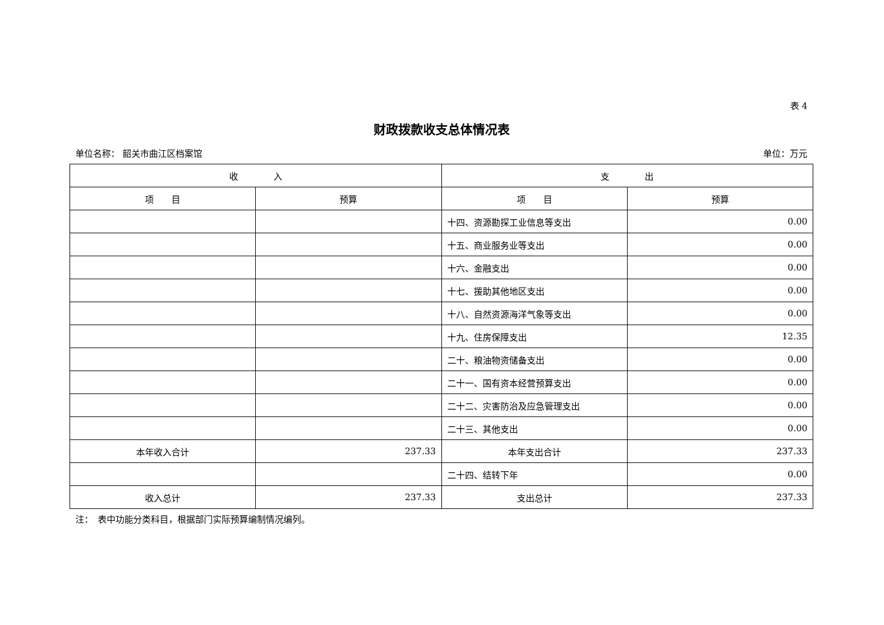表 4
财政拨款收支总体情况表
单位名称： 韶关市曲江区档案馆 单位：万元
| 收 入 | | 支 出 | |
| --- | --- | --- | --- |
| 项 目 | 预算 | 项 目 | 预算 |
| | | 十四、资源勘探工业信息等支出 | 0.00 |
| | | 十五、商业服务业等支出 | 0.00 |
| | | 十六、金融支出 | 0.00 |
| | | 十七、援助其他地区支出 | 0.00 |
| | | 十八、自然资源海洋气象等支出 | 0.00 |
| | | 十九、住房保障支出 | 12.35 |
| | | 二十、粮油物资储备支出 | 0.00 |
| | | 二十一、国有资本经营预算支出 | 0.00 |
| | | 二十二、灾害防治及应急管理支出 | 0.00 |
| | | 二十三、其他支出 | 0.00 |
| 本年收入合计 | 237.33 | 本年支出合计 | 237.33 |
| | | 二十四、结转下年 | 0.00 |
| 收入总计 | 237.33 | 支出总计 | 237.33 |
注：　表中功能分类科目，根据部门实际预算编制情况编列。